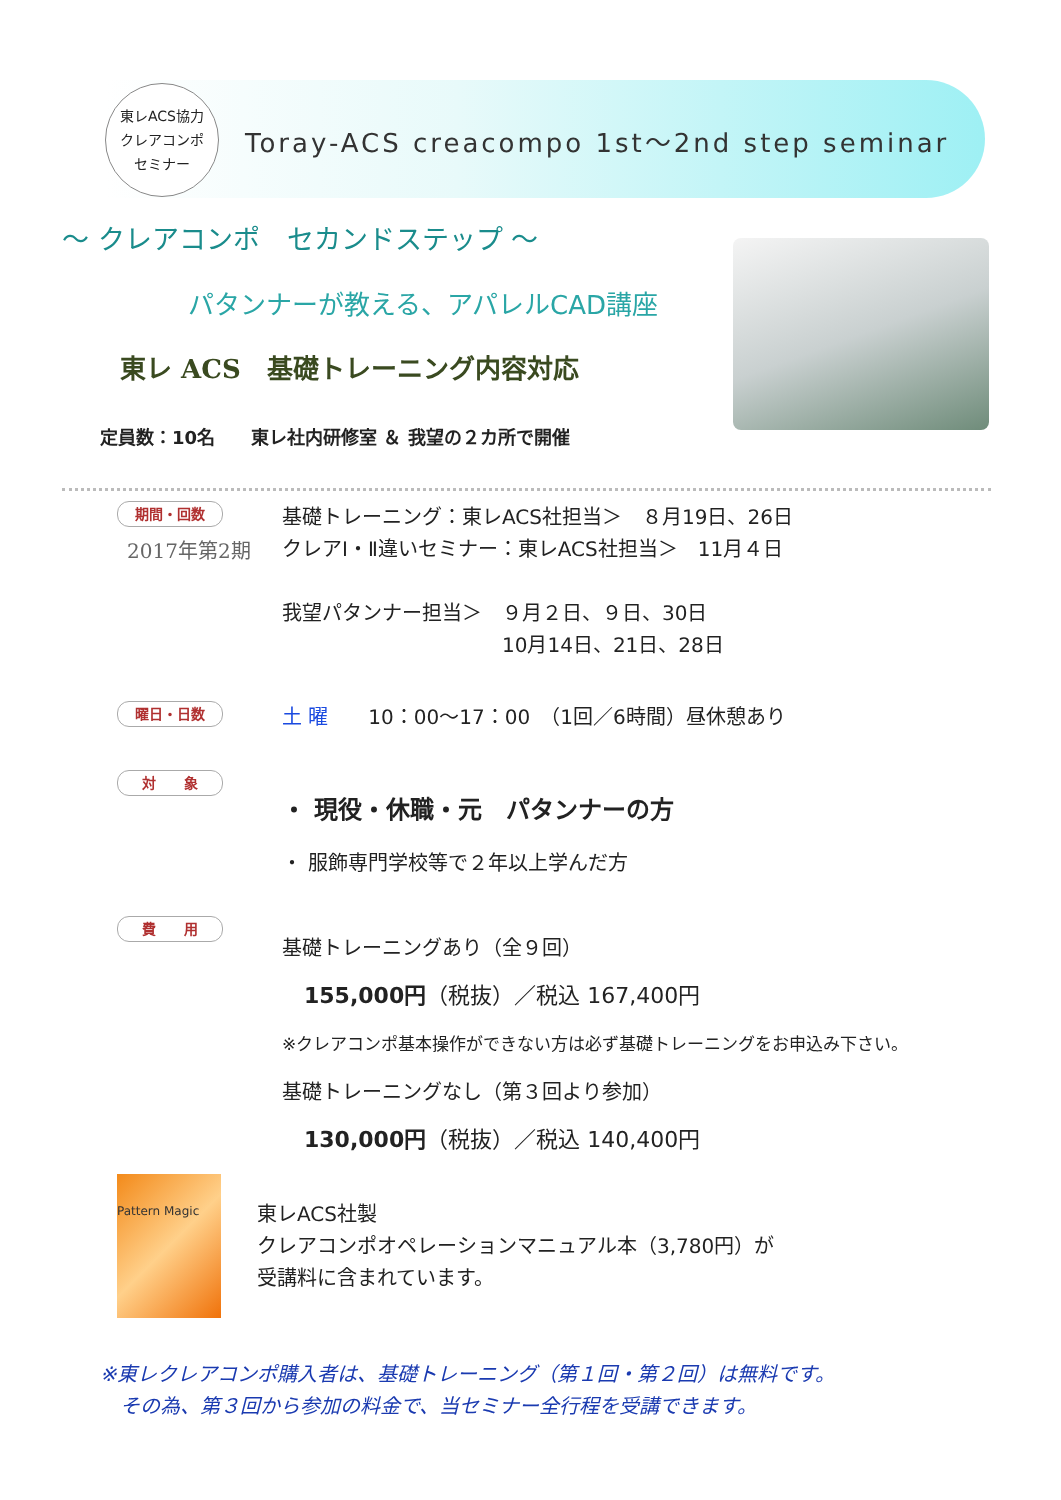東レACS協力
クレアコンポ
セミナー
Toray-ACS creacompo 1st～2nd step seminar
～ クレアコンポ　セカンドステップ ～
パタンナーが教える、アパレルCAD講座
東レ ACS　基礎トレーニング内容対応
定員数：10名　　東レ社内研修室 ＆ 我望の２カ所で開催
期間・回数
2017年第2期
基礎トレーニング：東レACS社担当＞　８月19日、26日
クレアⅠ・Ⅱ違いセミナー：東レACS社担当＞　11月４日
我望パタンナー担当＞　９月２日、９日、30日
　　　　　　　　　　　10月14日、21日、28日
曜日・日数
土 曜　　10：00～17：00　（1回／6時間）昼休憩あり
対　　象
・ 現役・休職・元　パタンナーの方
・ 服飾専門学校等で２年以上学んだ方
費　　用
基礎トレーニングあり（全９回）
155,000円（税抜）／税込 167,400円
※クレアコンポ基本操作ができない方は必ず基礎トレーニングをお申込み下さい。
基礎トレーニングなし（第３回より参加）
130,000円（税抜）／税込 140,400円
Pattern Magic
東レACS社製
クレアコンポオペレーションマニュアル本（3,780円）が
受講料に含まれています。
※東レクレアコンポ購入者は、基礎トレーニング（第１回・第２回）は無料です。
　その為、第３回から参加の料金で、当セミナー全行程を受講できます。